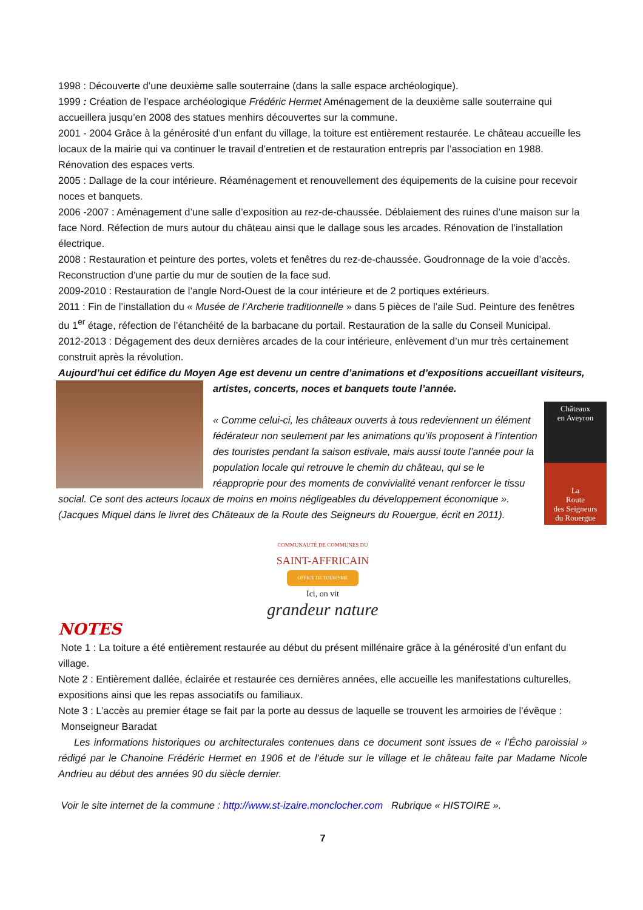1998 : Découverte d’une deuxième salle souterraine (dans la salle espace archéologique).
1999 : Création de l’espace archéologique Frédéric Hermet Aménagement de la deuxième salle souterraine qui accueillera jusqu’en 2008 des statues menhirs découvertes sur la commune.
2001 - 2004 Grâce à la générosité d’un enfant du village, la toiture est entièrement restaurée. Le château accueille les locaux de la mairie qui va continuer le travail d’entretien et de restauration entrepris par l’association en 1988. Rénovation des espaces verts.
2005 : Dallage de la cour intérieure. Réaménagement et renouvellement des équipements de la cuisine pour recevoir noces et banquets.
2006 -2007 : Aménagement d’une salle d’exposition au rez-de-chaussée. Déblaiement des ruines d’une maison sur la face Nord. Réfection de murs autour du château ainsi que le dallage sous les arcades. Rénovation de l’installation électrique.
2008 : Restauration et peinture des portes, volets et fenêtres du rez-de-chaussée. Goudronnage de la voie d’accès. Reconstruction d’une partie du mur de soutien de la face sud.
2009-2010 : Restauration de l’angle Nord-Ouest de la cour intérieure et de 2 portiques extérieurs.
2011 : Fin de l’installation du « Musée de l’Archerie traditionnelle » dans 5 pièces de l’aile Sud. Peinture des fenêtres du 1<sup>er</sup> étage, réfection de l’étanchéité de la barbacane du portail. Restauration de la salle du Conseil Municipal.
2012-2013 : Dégagement des deux dernières arcades de la cour intérieure, enlèvement d’un mur très certainement construit après la révolution.
Aujourd’hui cet édifice du Moyen Age est devenu un centre d’animations et d’expositions accueillant visiteurs,
Châteaux
en Aveyron
La
Route
des Seigneurs
du Rouergue
artistes, concerts, noces et banquets toute l’année.
« Comme celui-ci, les châteaux ouverts à tous redeviennent un élément fédérateur non seulement par les animations qu’ils proposent à l’intention des touristes pendant la saison estivale, mais aussi toute l’année pour la population locale qui retrouve le chemin du château, qui se le réapproprie pour des moments de convivialité venant renforcer le tissu social. Ce sont des acteurs locaux de moins en moins négligeables du développement économique ». (Jacques Miquel dans le livret des Châteaux de la Route des Seigneurs du Rouergue, écrit en 2011).
COMMUNAUTÉ DE COMMUNES DU
SAINT-AFFRICAIN
OFFICE DE TOURISME
Ici, on vit
grandeur nature
NOTES
Note 1 : La toiture a été entièrement restaurée au début du présent millénaire grâce à la générosité d’un enfant du village.
Note 2 : Entièrement dallée, éclairée et restaurée ces dernières années, elle accueille les manifestations culturelles, expositions ainsi que les repas associatifs ou familiaux.
Note 3 : L’accès au premier étage se fait par la porte au dessus de laquelle se trouvent les armoiries de l’évêque :
Monseigneur Baradat
Les informations historiques ou architecturales contenues dans ce document sont issues de « l’Écho paroissial » rédigé par le Chanoine Frédéric Hermet en 1906 et de l’étude sur le village et le château faite par Madame Nicole Andrieu au début des années 90 du siècle dernier.
Voir le site internet de la commune : http://www.st-izaire.monclocher.com Rubrique « HISTOIRE ».
7